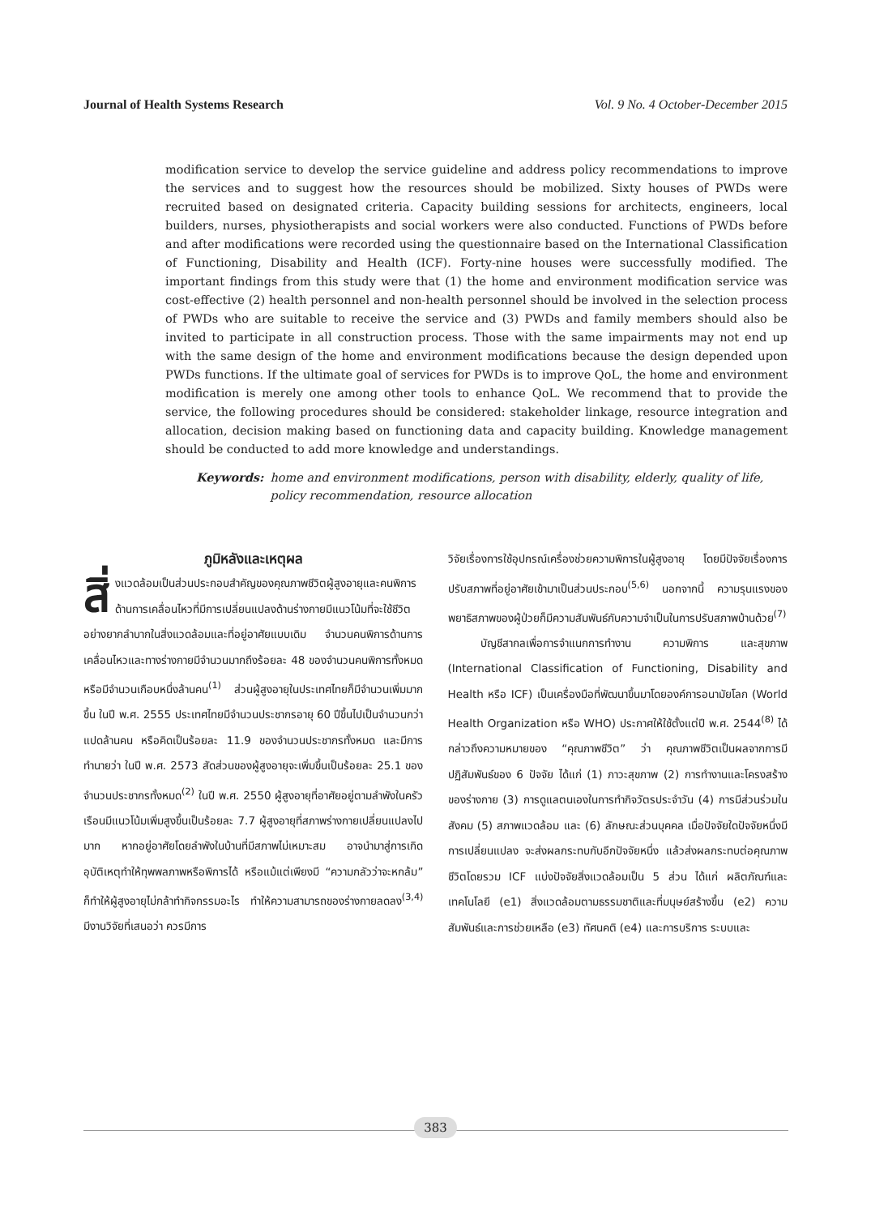Journal of Health Systems Research Vol. 9 No. 4 October-December 2015
modification service to develop the service guideline and address policy recommendations to improve the services and to suggest how the resources should be mobilized. Sixty houses of PWDs were recruited based on designated criteria. Capacity building sessions for architects, engineers, local builders, nurses, physiotherapists and social workers were also conducted. Functions of PWDs before and after modifications were recorded using the questionnaire based on the International Classification of Functioning, Disability and Health (ICF). Forty-nine houses were successfully modified. The important findings from this study were that (1) the home and environment modification service was cost-effective (2) health personnel and non-health personnel should be involved in the selection process of PWDs who are suitable to receive the service and (3) PWDs and family members should also be invited to participate in all construction process. Those with the same impairments may not end up with the same design of the home and environment modifications because the design depended upon PWDs functions. If the ultimate goal of services for PWDs is to improve QoL, the home and environment modification is merely one among other tools to enhance QoL. We recommend that to provide the service, the following procedures should be considered: stakeholder linkage, resource integration and allocation, decision making based on functioning data and capacity building. Knowledge management should be conducted to add more knowledge and understandings.
Keywords: home and environment modifications, person with disability, elderly, quality of life, policy recommendation, resource allocation
ภูมิหลังและเหตุผล
สิ่ งแวดล้อมเป็นส่วนประกอบสำคัญของคุณภาพชีวิตผู้สูงอายุและคนพิการด้านการเคลื่อนไหวที่มีการเปลี่ยนแปลงด้านร่างกายมีแนวโน้มที่จะใช้ชีวิตอย่างยากลำบากในสิ่งแวดล้อมและที่อยู่อาศัยแบบเดิม จำนวนคนพิการด้านการเคลื่อนไหวและทางร่างกายมีจำนวนมากถึงร้อยละ 48 ของจำนวนคนพิการทั้งหมด หรือมีจำนวนเกือบหนึ่งล้านคน<sup>(1)</sup> ส่วนผู้สูงอายุในประเทศไทยก็มีจำนวนเพิ่มมากขึ้น ในปี พ.ศ. 2555 ประเทศไทยมีจำนวนประชากรอายุ 60 ปีขึ้นไปเป็นจำนวนกว่าแปดล้านคน หรือคิดเป็นร้อยละ 11.9 ของจำนวนประชากรทั้งหมด และมีการทำนายว่า ในปี พ.ศ. 2573 สัดส่วนของผู้สูงอายุจะเพิ่มขึ้นเป็นร้อยละ 25.1 ของจำนวนประชากรทั้งหมด<sup>(2)</sup> ในปี พ.ศ. 2550 ผู้สูงอายุที่อาศัยอยู่ตามลำพังในครัวเรือนมีแนวโน้มเพิ่มสูงขึ้นเป็นร้อยละ 7.7 ผู้สูงอายุที่สภาพร่างกายเปลี่ยนแปลงไปมาก หากอยู่อาศัยโดยลำพังในบ้านที่มีสภาพไม่เหมาะสม อาจนำมาสู่การเกิดอุบัติเหตุทำให้ทุพพลภาพหรือพิการได้ หรือแม้แต่เพียงมี “ความกลัวว่าจะหกล้ม” ก็ทำให้ผู้สูงอายุไม่กล้าทำกิจกรรมอะไร ทำให้ความสามารถของร่างกายลดลง<sup>(3,4)</sup> มีงานวิจัยที่เสนอว่า ควรมีการ
วิจัยเรื่องการใช้อุปกรณ์เครื่องช่วยความพิการในผู้สูงอายุ โดยมีปัจจัยเรื่องการปรับสภาพที่อยู่อาศัยเข้ามาเป็นส่วนประกอบ<sup>(5,6)</sup> นอกจากนี้ ความรุนแรงของพยาธิสภาพของผู้ป่วยก็มีความสัมพันธ์กับความจำเป็นในการปรับสภาพบ้านด้วย<sup>(7)</sup>
บัญชีสากลเพื่อการจำแนกการทำงาน ความพิการ และสุขภาพ (International Classification of Functioning, Disability and Health หรือ ICF) เป็นเครื่องมือที่พัฒนาขึ้นมาโดยองค์การอนามัยโลก (World Health Organization หรือ WHO) ประกาศให้ใช้ตั้งแต่ปี พ.ศ. 2544<sup>(8)</sup> ได้กล่าวถึงความหมายของ “คุณภาพชีวิต” ว่า คุณภาพชีวิตเป็นผลจากการมีปฏิสัมพันธ์ของ 6 ปัจจัย ได้แก่ (1) ภาวะสุขภาพ (2) การทำงานและโครงสร้างของร่างกาย (3) การดูแลตนเองในการทำกิจวัตรประจำวัน (4) การมีส่วนร่วมในสังคม (5) สภาพแวดล้อม และ (6) ลักษณะส่วนบุคคล เมื่อปัจจัยใดปัจจัยหนึ่งมีการเปลี่ยนแปลง จะส่งผลกระทบกับอีกปัจจัยหนึ่ง แล้วส่งผลกระทบต่อคุณภาพชีวิตโดยรวม ICF แบ่งปัจจัยสิ่งแวดล้อมเป็น 5 ส่วน ได้แก่ ผลิตภัณฑ์และเทคโนโลยี (e1) สิ่งแวดล้อมตามธรรมชาติและที่มนุษย์สร้างขึ้น (e2) ความสัมพันธ์และการช่วยเหลือ (e3) ทัศนคติ (e4) และการบริการ ระบบและ
383